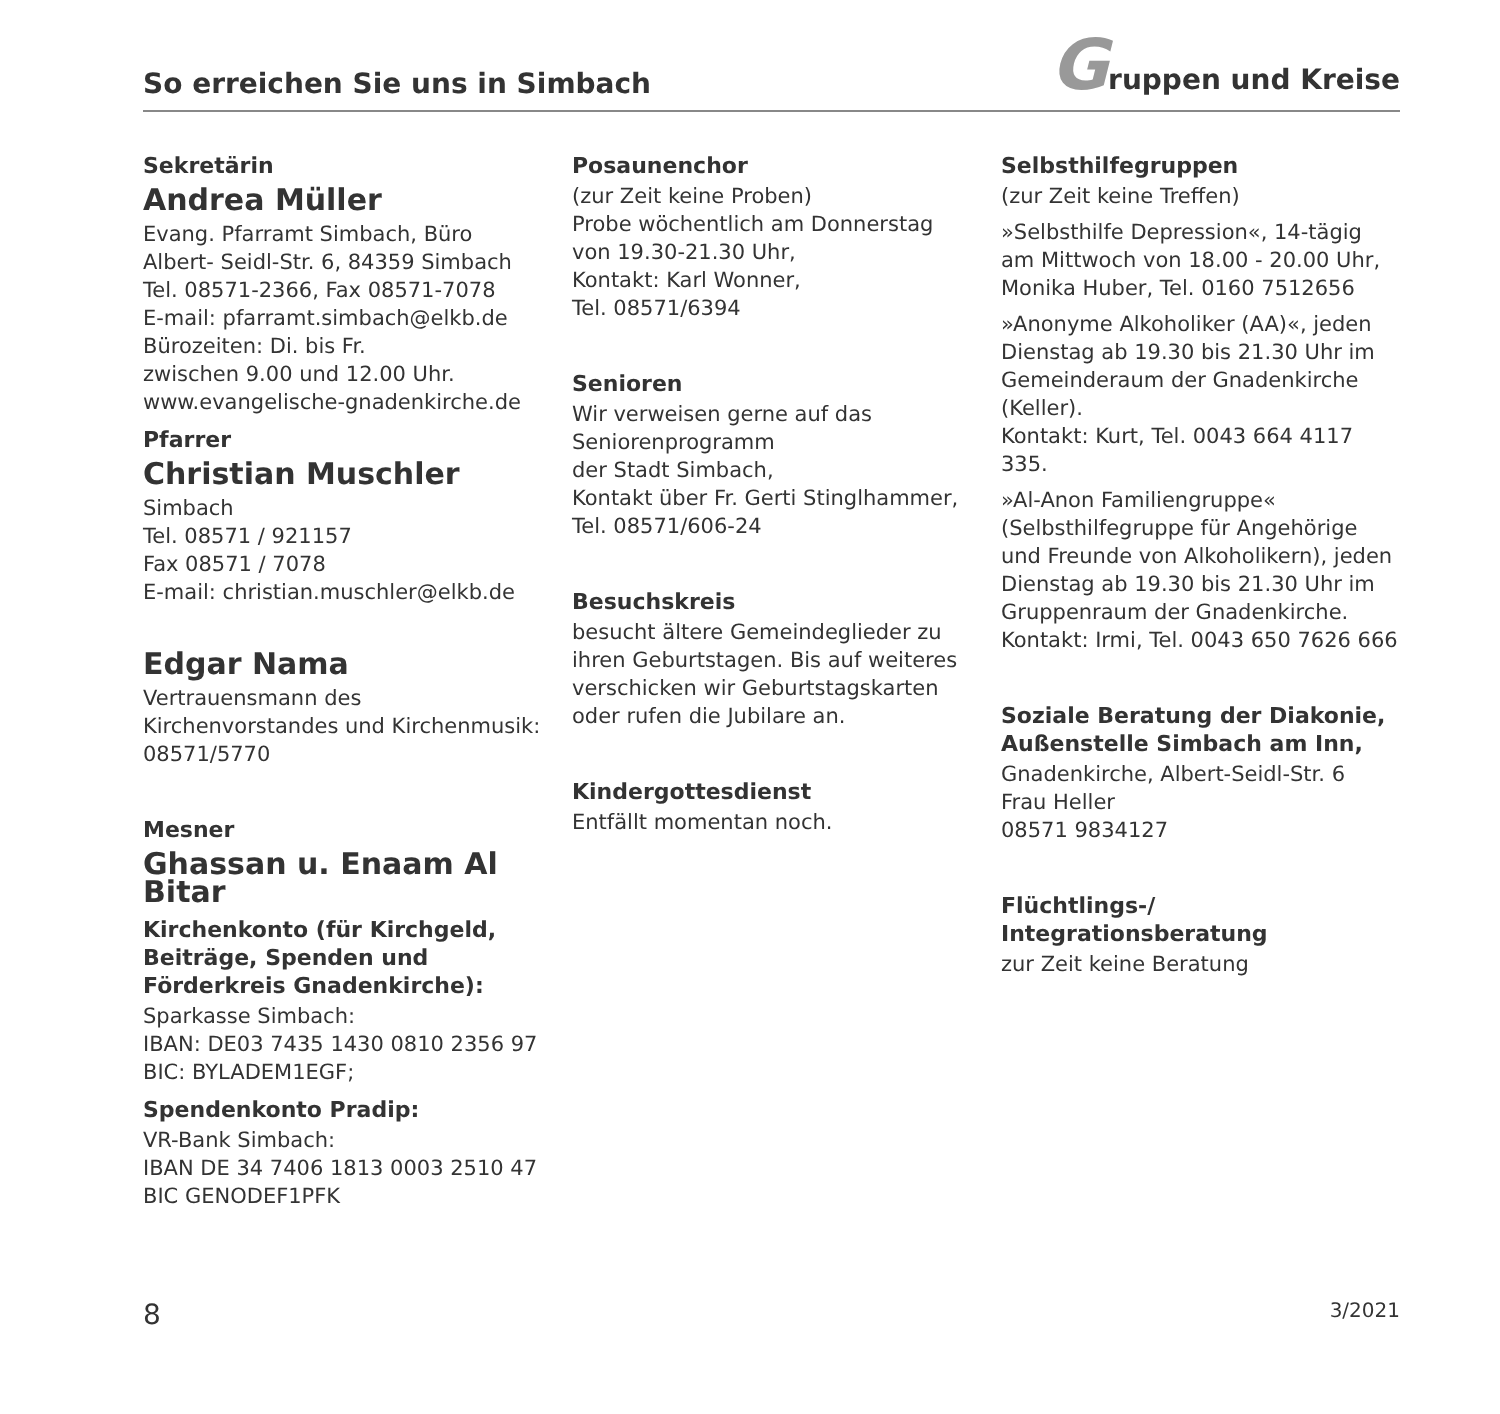So erreichen Sie uns in Simbach
Gruppen und Kreise
Sekretärin
Andrea Müller
Evang. Pfarramt Simbach, Büro
Albert- Seidl-Str. 6, 84359 Simbach
Tel. 08571-2366, Fax 08571-7078
E-mail: pfarramt.simbach@elkb.de
Bürozeiten: Di. bis Fr.
zwischen 9.00 und 12.00 Uhr.
www.evangelische-gnadenkirche.de
Pfarrer
Christian Muschler
Simbach
Tel. 08571 / 921157
Fax 08571 / 7078
E-mail: christian.muschler@elkb.de
Edgar Nama
Vertrauensmann des Kirchenvorstandes und Kirchenmusik: 08571/5770
Mesner
Ghassan u. Enaam Al Bitar
Kirchenkonto (für Kirchgeld, Beiträge, Spenden und Förderkreis Gnadenkirche):
Sparkasse Simbach:
IBAN: DE03 7435 1430 0810 2356 97
BIC: BYLADEM1EGF;
Spendenkonto Pradip:
VR-Bank Simbach:
IBAN DE 34 7406 1813 0003 2510 47
BIC GENODEF1PFK
Posaunenchor
(zur Zeit keine Proben)
Probe wöchentlich am Donnerstag von 19.30-21.30 Uhr,
Kontakt: Karl Wonner,
Tel. 08571/6394
Senioren
Wir verweisen gerne auf das Seniorenprogramm
der Stadt Simbach,
Kontakt über Fr. Gerti Stinglhammer, Tel. 08571/606-24
Besuchskreis
besucht ältere Gemeindeglieder zu ihren Geburtstagen. Bis auf weiteres verschicken wir Geburtstagskarten oder rufen die Jubilare an.
Kindergottesdienst
Entfällt momentan noch.
Selbsthilfegruppen
(zur Zeit keine Treffen)
»Selbsthilfe Depression«, 14-tägig am Mittwoch von 18.00 - 20.00 Uhr, Monika Huber, Tel. 0160 7512656
»Anonyme Alkoholiker (AA)«, jeden Dienstag ab 19.30 bis 21.30 Uhr im Gemeinderaum der Gnadenkirche (Keller).
Kontakt: Kurt, Tel. 0043 664 4117 335.
»Al-Anon Familiengruppe«
(Selbsthilfegruppe für Angehörige und Freunde von Alkoholikern), jeden Dienstag ab 19.30 bis 21.30 Uhr im Gruppenraum der Gnadenkirche. Kontakt: Irmi, Tel. 0043 650 7626 666
Soziale Beratung der Diakonie, Außenstelle Simbach am Inn,
Gnadenkirche, Albert-Seidl-Str. 6
Frau Heller
08571 9834127
Flüchtlings-/
Integrationsberatung
zur Zeit keine Beratung
8 3/2021